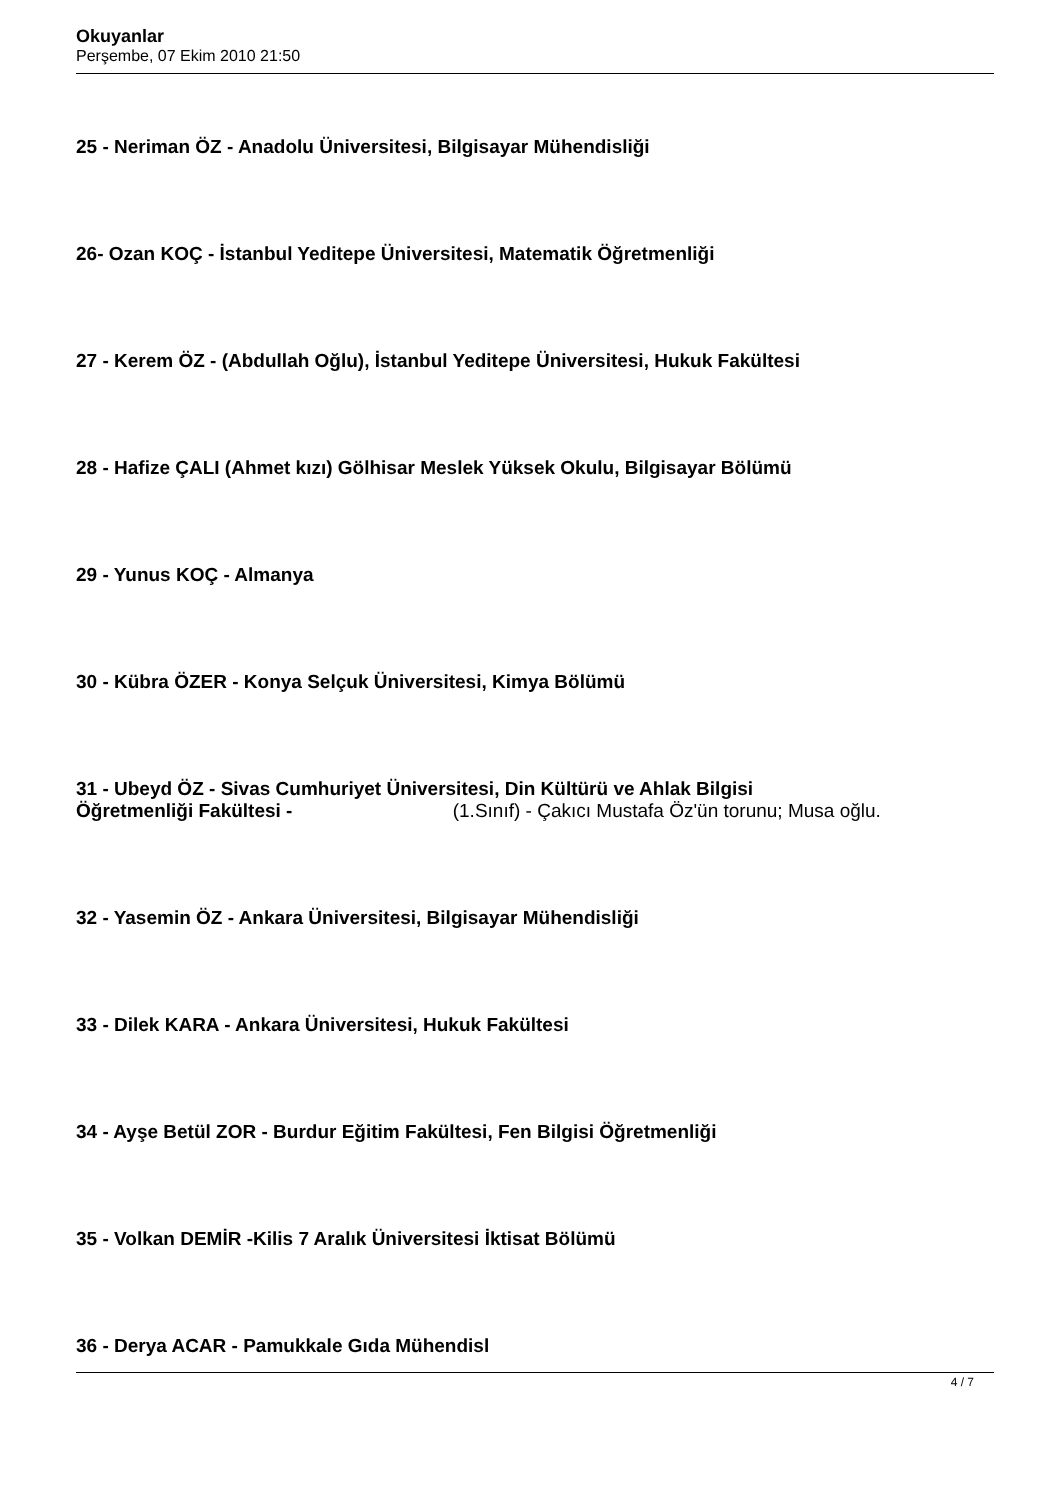Okuyanlar
Perşembe, 07 Ekim 2010 21:50
25 - Neriman ÖZ - Anadolu Üniversitesi, Bilgisayar Mühendisliği
26- Ozan KOÇ - İstanbul Yeditepe Üniversitesi, Matematik Öğretmenliği
27 - Kerem ÖZ - (Abdullah Oğlu), İstanbul Yeditepe Üniversitesi, Hukuk Fakültesi
28 - Hafize ÇALI (Ahmet kızı) Gölhisar Meslek Yüksek Okulu, Bilgisayar Bölümü
29 - Yunus KOÇ - Almanya
30 - Kübra ÖZER - Konya Selçuk Üniversitesi, Kimya Bölümü
31 - Ubeyd ÖZ - Sivas Cumhuriyet Üniversitesi, Din Kültürü ve Ahlak Bilgisi
Öğretmenliği Fakültesi - (1.Sınıf) - Çakıcı Mustafa Öz'ün torunu; Musa oğlu.
32 - Yasemin ÖZ - Ankara Üniversitesi, Bilgisayar Mühendisliği
33 - Dilek KARA - Ankara Üniversitesi, Hukuk Fakültesi
34 - Ayşe Betül ZOR - Burdur Eğitim Fakültesi, Fen Bilgisi Öğretmenliği
35 - Volkan DEMİR -Kilis 7 Aralık Üniversitesi İktisat Bölümü
36 - Derya ACAR - Pamukkale Gıda Mühendisl
4 / 7